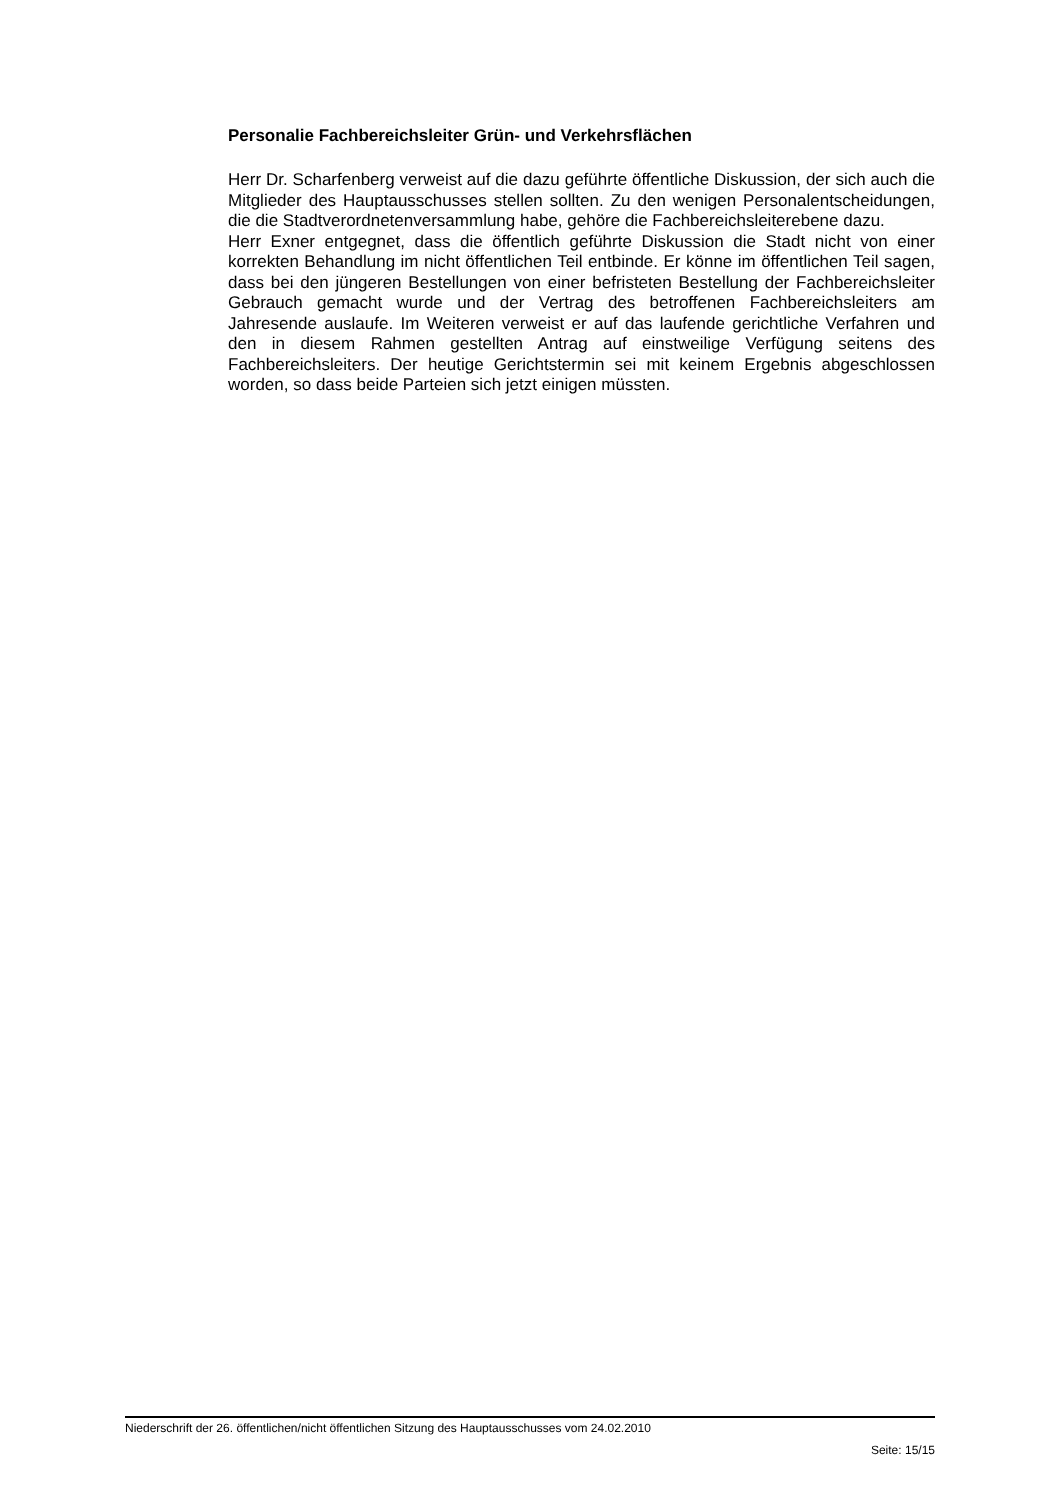Personalie Fachbereichsleiter Grün- und Verkehrsflächen
Herr Dr. Scharfenberg verweist auf die dazu geführte öffentliche Diskussion, der sich auch die Mitglieder des Hauptausschusses stellen sollten. Zu den wenigen Personalentscheidungen, die die Stadtverordnetenversammlung habe, gehöre die Fachbereichsleiterebene dazu.
Herr Exner entgegnet, dass die öffentlich geführte Diskussion die Stadt nicht von einer korrekten Behandlung im nicht öffentlichen Teil entbinde. Er könne im öffentlichen Teil sagen, dass bei den jüngeren Bestellungen von einer befristeten Bestellung der Fachbereichsleiter Gebrauch gemacht wurde und der Vertrag des betroffenen Fachbereichsleiters am Jahresende auslaufe. Im Weiteren verweist er auf das laufende gerichtliche Verfahren und den in diesem Rahmen gestellten Antrag auf einstweilige Verfügung seitens des Fachbereichsleiters. Der heutige Gerichtstermin sei mit keinem Ergebnis abgeschlossen worden, so dass beide Parteien sich jetzt einigen müssten.
Niederschrift der 26. öffentlichen/nicht öffentlichen Sitzung des Hauptausschusses vom 24.02.2010
Seite: 15/15